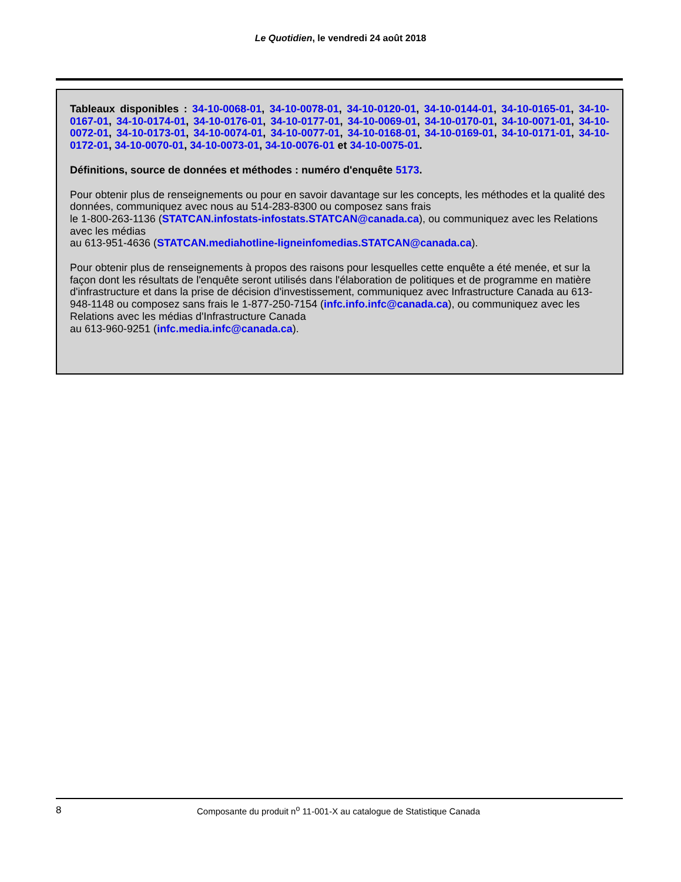Le Quotidien, le vendredi 24 août 2018
Tableaux disponibles : 34-10-0068-01, 34-10-0078-01, 34-10-0120-01, 34-10-0144-01, 34-10-0165-01, 34-10-0167-01, 34-10-0174-01, 34-10-0176-01, 34-10-0177-01, 34-10-0069-01, 34-10-0170-01, 34-10-0071-01, 34-10-0072-01, 34-10-0173-01, 34-10-0074-01, 34-10-0077-01, 34-10-0168-01, 34-10-0169-01, 34-10-0171-01, 34-10-0172-01, 34-10-0070-01, 34-10-0073-01, 34-10-0076-01 et 34-10-0075-01.
Définitions, source de données et méthodes : numéro d'enquête 5173.
Pour obtenir plus de renseignements ou pour en savoir davantage sur les concepts, les méthodes et la qualité des données, communiquez avec nous au 514-283-8300 ou composez sans frais
le 1-800-263-1136 (STATCAN.infostats-infostats.STATCAN@canada.ca), ou communiquez avec les Relations avec les médias
au 613-951-4636 (STATCAN.mediahotline-ligneinfomedias.STATCAN@canada.ca).
Pour obtenir plus de renseignements à propos des raisons pour lesquelles cette enquête a été menée, et sur la façon dont les résultats de l'enquête seront utilisés dans l'élaboration de politiques et de programme en matière d'infrastructure et dans la prise de décision d'investissement, communiquez avec Infrastructure Canada au 613-948-1148 ou composez sans frais le 1-877-250-7154 (infc.info.infc@canada.ca), ou communiquez avec les Relations avec les médias d'Infrastructure Canada
au 613-960-9251 (infc.media.infc@canada.ca).
8 Composante du produit n<sup>o</sup> 11-001-X au catalogue de Statistique Canada